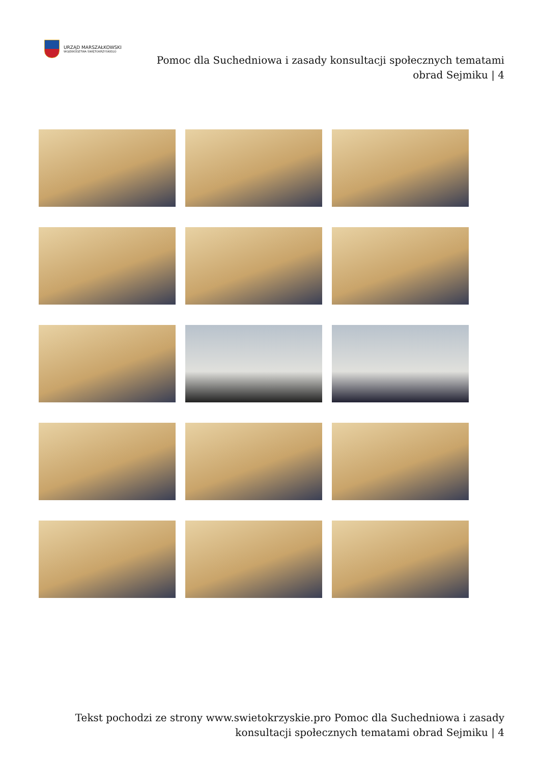URZĄD MARSZAŁKOWSKI
WOJEWÓDZTWA ŚWIĘTOKRZYSKIEGO
Pomoc dla Suchedniowa i zasady konsultacji społecznych tematami obrad Sejmiku | 4
Tekst pochodzi ze strony www.swietokrzyskie.pro Pomoc dla Suchedniowa i zasady konsultacji społecznych tematami obrad Sejmiku | 4